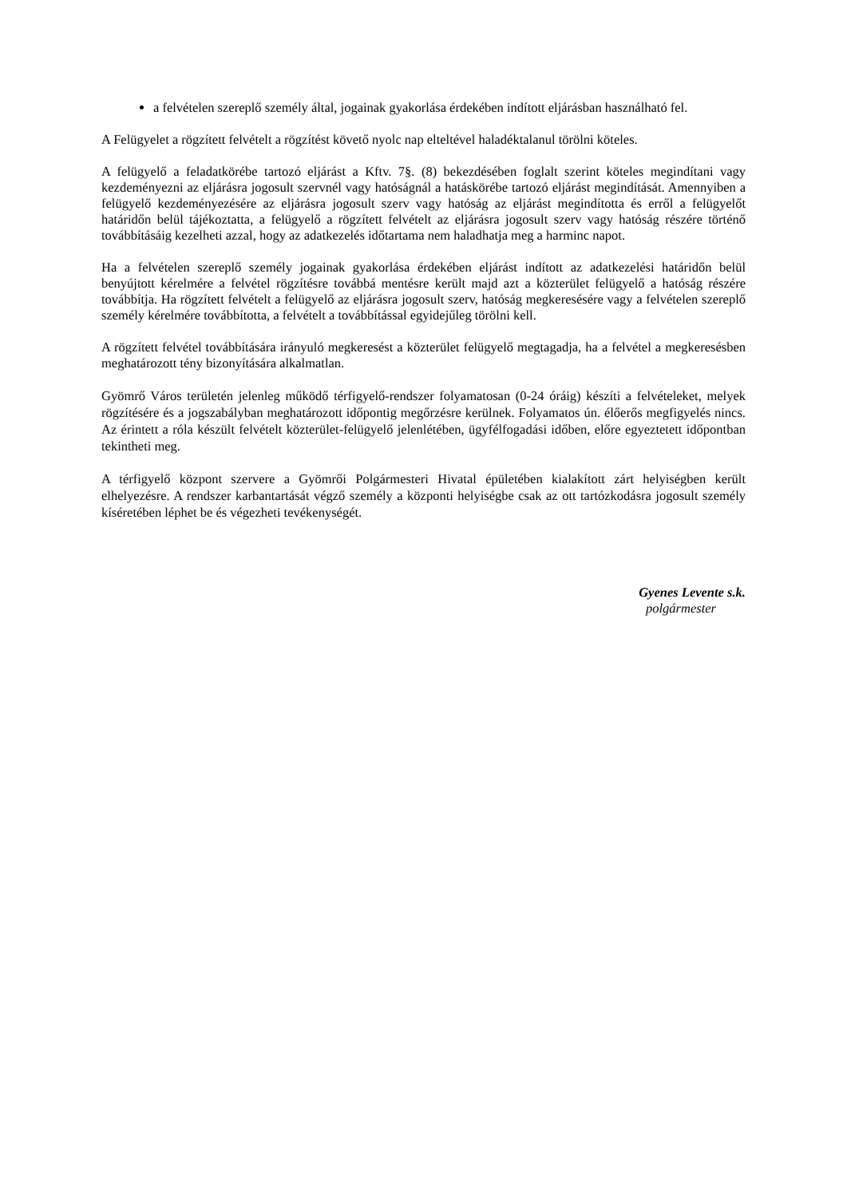a felvételen szereplő személy által, jogainak gyakorlása érdekében indított eljárásban használható fel.
A Felügyelet a rögzített felvételt a rögzítést követő nyolc nap elteltével haladéktalanul törölni köteles.
A felügyelő a feladatkörébe tartozó eljárást a Kftv. 7§. (8) bekezdésében foglalt szerint köteles megindítani vagy kezdeményezni az eljárásra jogosult szervnél vagy hatóságnál a hatáskörébe tartozó eljárást megindítását. Amennyiben a felügyelő kezdeményezésére az eljárásra jogosult szerv vagy hatóság az eljárást megindította és erről a felügyelőt határidőn belül tájékoztatta, a felügyelő a rögzített felvételt az eljárásra jogosult szerv vagy hatóság részére történő továbbításáig kezelheti azzal, hogy az adatkezelés időtartama nem haladhatja meg a harminc napot.
Ha a felvételen szereplő személy jogainak gyakorlása érdekében eljárást indított az adatkezelési határidőn belül benyújtott kérelmére a felvétel rögzítésre továbbá mentésre került majd azt a közterület felügyelő a hatóság részére továbbítja. Ha rögzített felvételt a felügyelő az eljárásra jogosult szerv, hatóság megkeresésére vagy a felvételen szereplő személy kérelmére továbbította, a felvételt a továbbítással egyidejűleg törölni kell.
A rögzített felvétel továbbítására irányuló megkeresést a közterület felügyelő megtagadja, ha a felvétel a megkeresésben meghatározott tény bizonyítására alkalmatlan.
Gyömrő Város területén jelenleg működő térfigyelő-rendszer folyamatosan (0-24 óráig) készíti a felvételeket, melyek rögzítésére és a jogszabályban meghatározott időpontig megőrzésre kerülnek. Folyamatos ún. élőerős megfigyelés nincs. Az érintett a róla készült felvételt közterület-felügyelő jelenlétében, ügyfélfogadási időben, előre egyeztetett időpontban tekintheti meg.
A térfigyelő központ szervere a Gyömrői Polgármesteri Hivatal épületében kialakított zárt helyiségben került elhelyezésre. A rendszer karbantartását végző személy a központi helyiségbe csak az ott tartózkodásra jogosult személy kíséretében léphet be és végezheti tevékenységét.
Gyenes Levente s.k.
polgármester